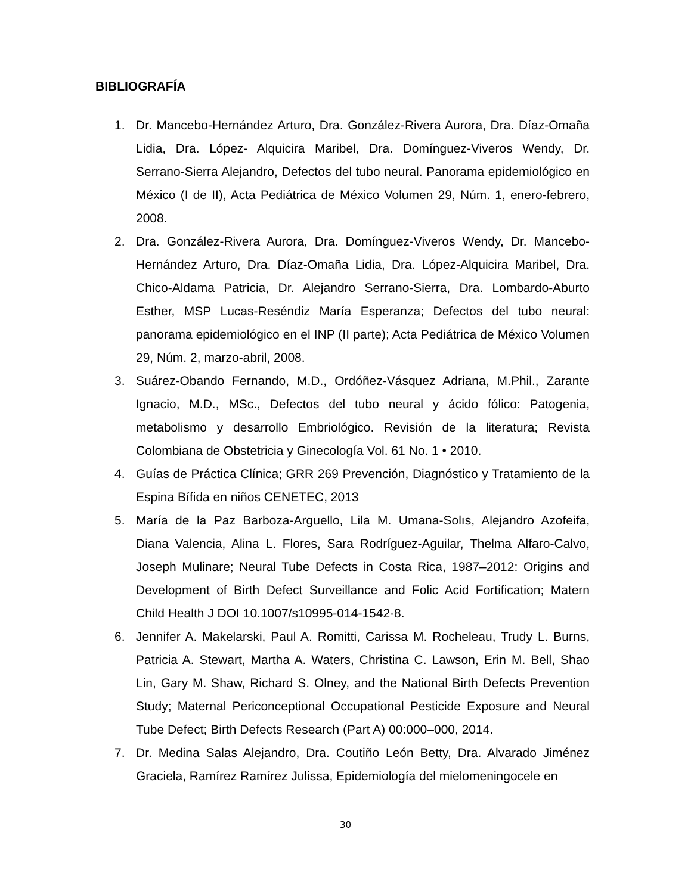BIBLIOGRAFÍA
1. Dr. Mancebo-Hernández Arturo, Dra. González-Rivera Aurora, Dra. Díaz-Omaña Lidia, Dra. López- Alquicira Maribel, Dra. Domínguez-Viveros Wendy, Dr. Serrano-Sierra Alejandro, Defectos del tubo neural. Panorama epidemiológico en México (I de II), Acta Pediátrica de México Volumen 29, Núm. 1, enero-febrero, 2008.
2. Dra. González-Rivera Aurora, Dra. Domínguez-Viveros Wendy, Dr. Mancebo-Hernández Arturo, Dra. Díaz-Omaña Lidia, Dra. López-Alquicira Maribel, Dra. Chico-Aldama Patricia, Dr. Alejandro Serrano-Sierra, Dra. Lombardo-Aburto Esther, MSP Lucas-Reséndiz María Esperanza; Defectos del tubo neural: panorama epidemiológico en el INP (II parte); Acta Pediátrica de México Volumen 29, Núm. 2, marzo-abril, 2008.
3. Suárez-Obando Fernando, M.D., Ordóñez-Vásquez Adriana, M.Phil., Zarante Ignacio, M.D., MSc., Defectos del tubo neural y ácido fólico: Patogenia, metabolismo y desarrollo Embriológico. Revisión de la literatura; Revista Colombiana de Obstetricia y Ginecología Vol. 61 No. 1 • 2010.
4. Guías de Práctica Clínica; GRR 269 Prevención, Diagnóstico y Tratamiento de la Espina Bífida en niños CENETEC, 2013
5. María de la Paz Barboza-Arguello, Lila M. Umana-Solıs, Alejandro Azofeifa, Diana Valencia, Alina L. Flores, Sara Rodríguez-Aguilar, Thelma Alfaro-Calvo, Joseph Mulinare; Neural Tube Defects in Costa Rica, 1987–2012: Origins and Development of Birth Defect Surveillance and Folic Acid Fortification; Matern Child Health J DOI 10.1007/s10995-014-1542-8.
6. Jennifer A. Makelarski, Paul A. Romitti, Carissa M. Rocheleau, Trudy L. Burns, Patricia A. Stewart, Martha A. Waters, Christina C. Lawson, Erin M. Bell, Shao Lin, Gary M. Shaw, Richard S. Olney, and the National Birth Defects Prevention Study; Maternal Periconceptional Occupational Pesticide Exposure and Neural Tube Defect; Birth Defects Research (Part A) 00:000–000, 2014.
7. Dr. Medina Salas Alejandro, Dra. Coutiño León Betty, Dra. Alvarado Jiménez Graciela, Ramírez Ramírez Julissa, Epidemiología del mielomeningocele en
30